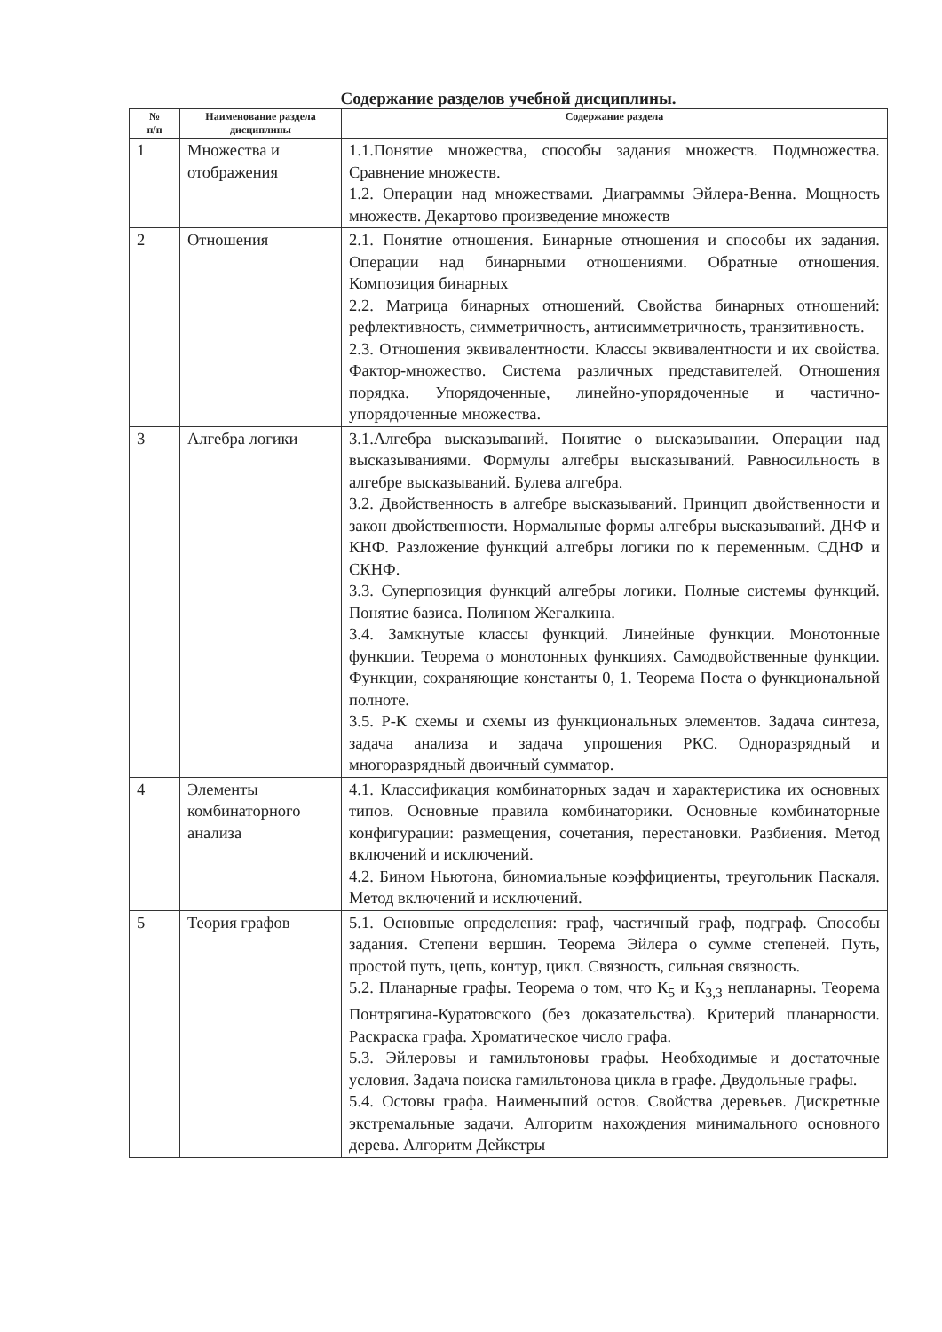Содержание разделов учебной дисциплины.
| № п/п | Наименование раздела дисциплины | Содержание раздела |
| --- | --- | --- |
| 1 | Множества и отображения | 1.1.Понятие множества, способы задания множеств. Подмножества. Сравнение множеств. 1.2. Операции над множествами. Диаграммы Эйлера-Венна. Мощность множеств. Декартово произведение множеств |
| 2 | Отношения | 2.1. Понятие отношения. Бинарные отношения и способы их задания. Операции над бинарными отношениями. Обратные отношения. Композиция бинарных 2.2. Матрица бинарных отношений. Свойства бинарных отношений: рефлективность, симметричность, антисимметричность, транзитивность. 2.3. Отношения эквивалентности. Классы эквивалентности и их свойства. Фактор-множество. Система различных представителей. Отношения порядка. Упорядоченные, линейно-упорядоченные и частично-упорядоченные множества. |
| 3 | Алгебра логики | 3.1.Алгебра высказываний. Понятие о высказывании. Операции над высказываниями. Формулы алгебры высказываний. Равносильность в алгебре высказываний. Булева алгебра. 3.2. Двойственность в алгебре высказываний. Принцип двойственности и закон двойственности. Нормальные формы алгебры высказываний. ДНФ и КНФ. Разложение функций алгебры логики по к переменным. СДНФ и СКНФ. 3.3. Суперпозиция функций алгебры логики. Полные системы функций. Понятие базиса. Полином Жегалкина. 3.4. Замкнутые классы функций. Линейные функции. Монотонные функции. Теорема о монотонных функциях. Самодвойственные функции. Функции, сохраняющие константы 0, 1. Теорема Поста о функциональной полноте. 3.5. Р-К схемы и схемы из функциональных элементов. Задача синтеза, задача анализа и задача упрощения РКС. Одноразрядный и многоразрядный двоичный сумматор. |
| 4 | Элементы комбинаторного анализа | 4.1. Классификация комбинаторных задач и характеристика их основных типов. Основные правила комбинаторики. Основные комбинаторные конфигурации: размещения, сочетания, перестановки. Разбиения. Метод включений и исключений. 4.2. Бином Ньютона, биномиальные коэффициенты, треугольник Паскаля. Метод включений и исключений. |
| 5 | Теория графов | 5.1. Основные определения: граф, частичный граф, подграф. Способы задания. Степени вершин. Теорема Эйлера о сумме степеней. Путь, простой путь, цепь, контур, цикл. Связность, сильная связность. 5.2. Планарные графы. Теорема о том, что К<sub>5</sub> и К<sub>3,3</sub> непланарны. Теорема Понтрягина-Куратовского (без доказательства). Критерий планарности. Раскраска графа. Хроматическое число графа. 5.3. Эйлеровы и гамильтоновы графы. Необходимые и достаточные условия. Задача поиска гамильтонова цикла в графе. Двудольные графы. 5.4. Остовы графа. Наименьший остов. Свойства деревьев. Дискретные экстремальные задачи. Алгоритм нахождения минимального основного дерева. Алгоритм Дейкстры |